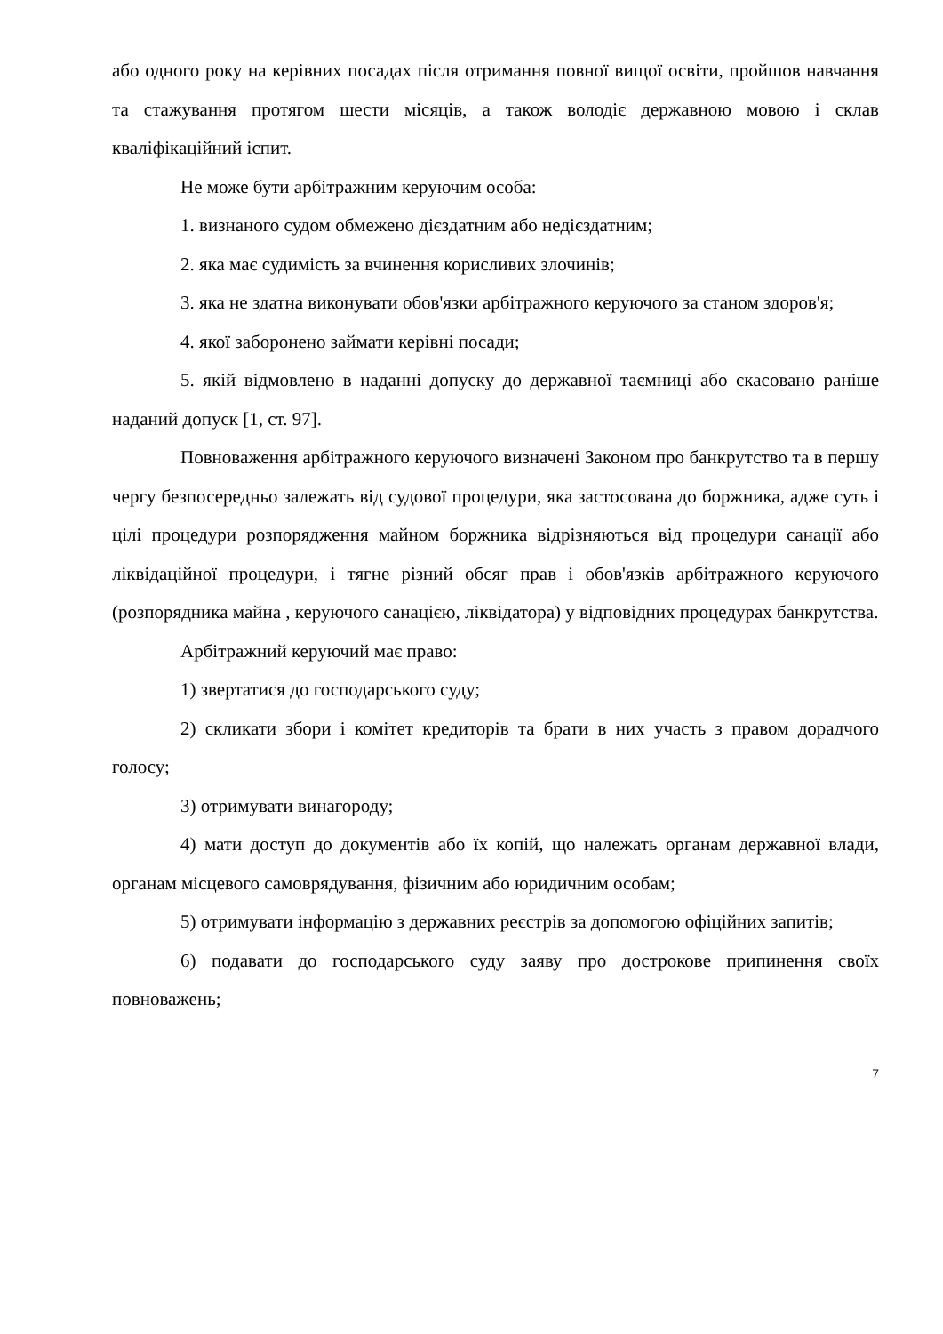або одного року на керівних посадах після отримання повної вищої освіти, пройшов навчання та стажування протягом шести місяців, а також володіє державною мовою і склав кваліфікаційний іспит.
Не може бути арбітражним керуючим особа:
1. визнаного судом обмежено дієздатним або недієздатним;
2. яка має судимість за вчинення корисливих злочинів;
3. яка не здатна виконувати обов'язки арбітражного керуючого за станом здоров'я;
4. якої заборонено займати керівні посади;
5. якій відмовлено в наданні допуску до державної таємниці або скасовано раніше наданий допуск [1, ст. 97].
Повноваження арбітражного керуючого визначені Законом про банкрутство та в першу чергу безпосередньо залежать від судової процедури, яка застосована до боржника, адже суть і цілі процедури розпорядження майном боржника відрізняються від процедури санації або ліквідаційної процедури, і тягне різний обсяг прав і обов'язків арбітражного керуючого (розпорядника майна , керуючого санацією, ліквідатора) у відповідних процедурах банкрутства.
Арбітражний керуючий має право:
1) звертатися до господарського суду;
2) скликати збори і комітет кредиторів та брати в них участь з правом дорадчого голосу;
3) отримувати винагороду;
4) мати доступ до документів або їх копій, що належать органам державної влади, органам місцевого самоврядування, фізичним або юридичним особам;
5) отримувати інформацію з державних реєстрів за допомогою офіційних запитів;
6) подавати до господарського суду заяву про дострокове припинення своїх повноважень;
7